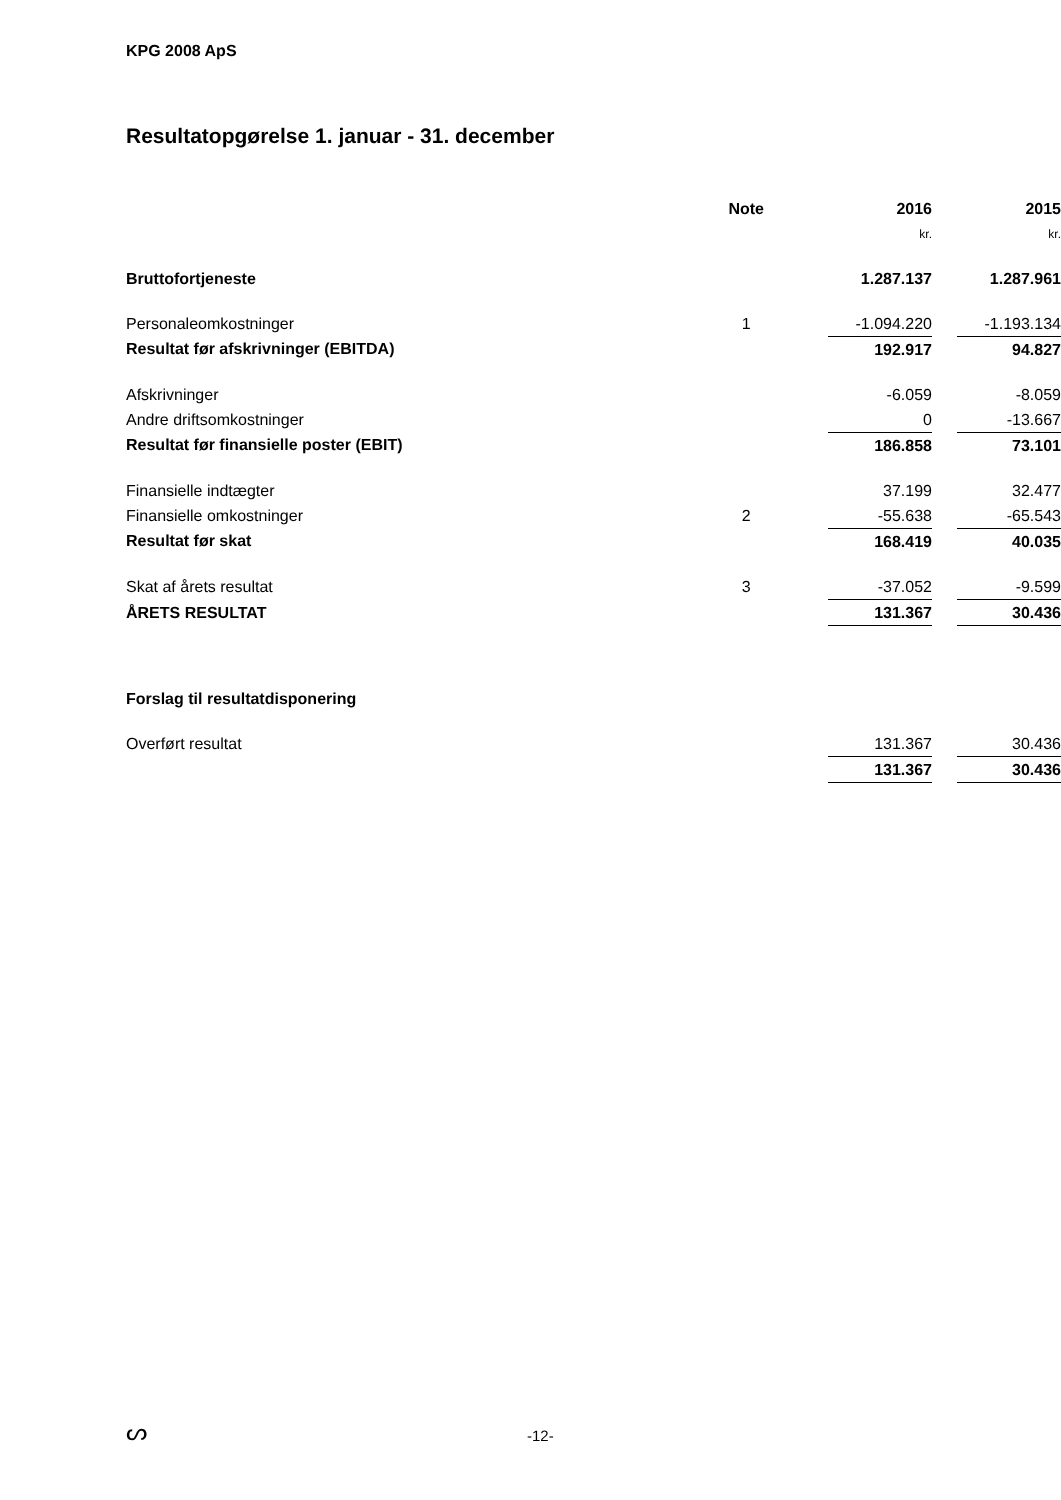KPG 2008 ApS
Resultatopgørelse 1. januar - 31. december
| | Note | 2016 | | 2015 |
| --- | --- | --- | --- | --- |
| | | kr. | | kr. |
| Bruttofortjeneste | | 1.287.137 | | 1.287.961 |
| Personaleomkostninger | 1 | -1.094.220 | | -1.193.134 |
| Resultat før afskrivninger (EBITDA) | | 192.917 | | 94.827 |
| Afskrivninger | | -6.059 | | -8.059 |
| Andre driftsomkostninger | | 0 | | -13.667 |
| Resultat før finansielle poster (EBIT) | | 186.858 | | 73.101 |
| Finansielle indtægter | | 37.199 | | 32.477 |
| Finansielle omkostninger | 2 | -55.638 | | -65.543 |
| Resultat før skat | | 168.419 | | 40.035 |
| Skat af årets resultat | 3 | -37.052 | | -9.599 |
| ÅRETS RESULTAT | | 131.367 | | 30.436 |
| Forslag til resultatdisponering | | | | |
| Overført resultat | | 131.367 | | 30.436 |
| | | 131.367 | | 30.436 |
ᔕ -12-